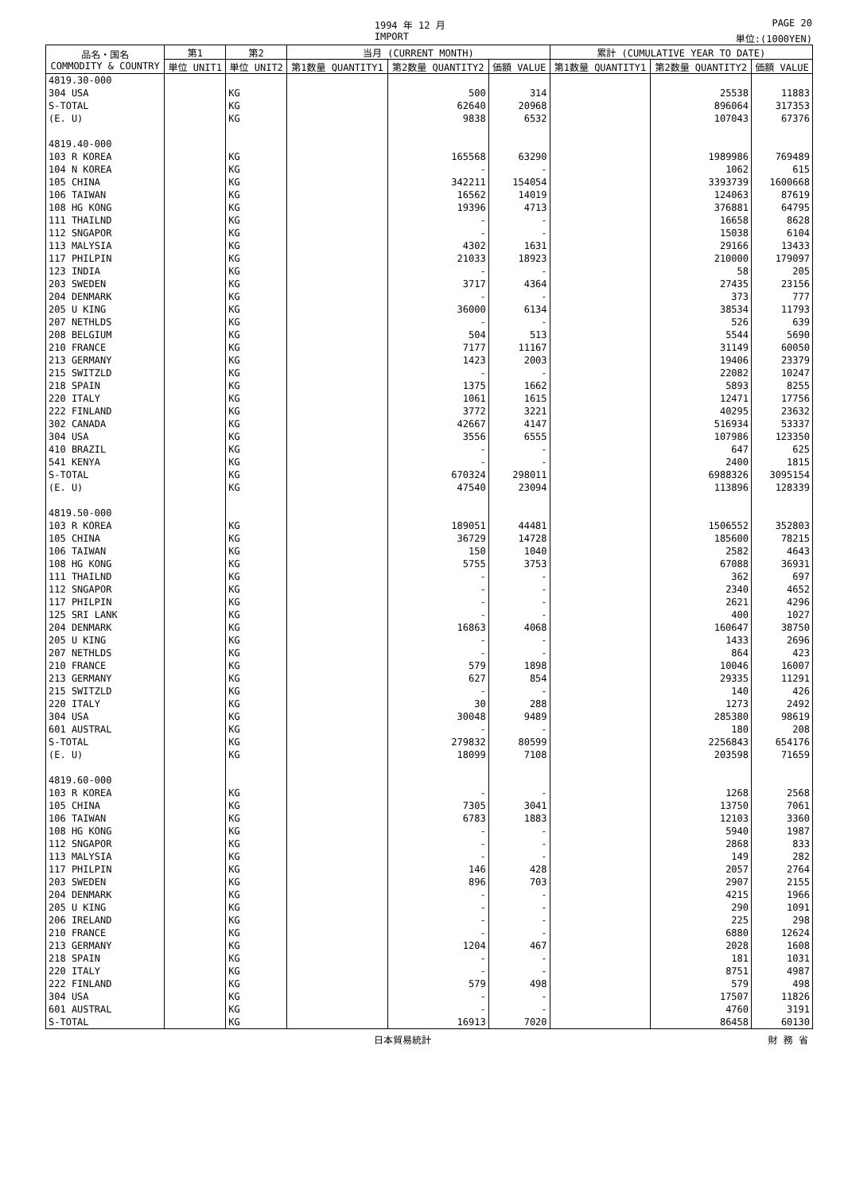1994 年 12 月 PAGE 20
IMPORT 単位:(1000YEN)
| 品名・国名 COMMODITY & COUNTRY | 第1 | 第2 | 当月 (CURRENT MONTH) | | | 累計 (CUMULATIVE YEAR TO DATE) | | |
| --- | --- | --- | --- | --- | --- | --- | --- | --- |
| | 単位 UNIT1 | 単位 UNIT2 | 第1数量 QUANTITY1 | 第2数量 QUANTITY2 | 価額 VALUE | 第1数量 QUANTITY1 | 第2数量 QUANTITY2 | 価額 VALUE |
| 4819.30-000 | | | | | | | | |
| 304 USA | | KG | | 500 | 314 | | 25538 | 11883 |
| S-TOTAL | | KG | | 62640 | 20968 | | 896064 | 317353 |
| (E. U) | | KG | | 9838 | 6532 | | 107043 | 67376 |
| 4819.40-000 | | | | | | | | |
| 103 R KOREA | | KG | | 165568 | 63290 | | 1989986 | 769489 |
| 104 N KOREA | | KG | | - | - | | 1062 | 615 |
| 105 CHINA | | KG | | 342211 | 154054 | | 3393739 | 1600668 |
| 106 TAIWAN | | KG | | 16562 | 14019 | | 124063 | 87619 |
| 108 HG KONG | | KG | | 19396 | 4713 | | 376881 | 64795 |
| 111 THAILND | | KG | | - | - | | 16658 | 8628 |
| 112 SNGAPOR | | KG | | - | - | | 15038 | 6104 |
| 113 MALYSIA | | KG | | 4302 | 1631 | | 29166 | 13433 |
| 117 PHILPIN | | KG | | 21033 | 18923 | | 210000 | 179097 |
| 123 INDIA | | KG | | - | - | | 58 | 205 |
| 203 SWEDEN | | KG | | 3717 | 4364 | | 27435 | 23156 |
| 204 DENMARK | | KG | | - | - | | 373 | 777 |
| 205 U KING | | KG | | 36000 | 6134 | | 38534 | 11793 |
| 207 NETHLDS | | KG | | - | - | | 526 | 639 |
| 208 BELGIUM | | KG | | 504 | 513 | | 5544 | 5690 |
| 210 FRANCE | | KG | | 7177 | 11167 | | 31149 | 60050 |
| 213 GERMANY | | KG | | 1423 | 2003 | | 19406 | 23379 |
| 215 SWITZLD | | KG | | - | - | | 22082 | 10247 |
| 218 SPAIN | | KG | | 1375 | 1662 | | 5893 | 8255 |
| 220 ITALY | | KG | | 1061 | 1615 | | 12471 | 17756 |
| 222 FINLAND | | KG | | 3772 | 3221 | | 40295 | 23632 |
| 302 CANADA | | KG | | 42667 | 4147 | | 516934 | 53337 |
| 304 USA | | KG | | 3556 | 6555 | | 107986 | 123350 |
| 410 BRAZIL | | KG | | - | - | | 647 | 625 |
| 541 KENYA | | KG | | - | - | | 2400 | 1815 |
| S-TOTAL | | KG | | 670324 | 298011 | | 6988326 | 3095154 |
| (E. U) | | KG | | 47540 | 23094 | | 113896 | 128339 |
| 4819.50-000 | | | | | | | | |
| 103 R KOREA | | KG | | 189051 | 44481 | | 1506552 | 352803 |
| 105 CHINA | | KG | | 36729 | 14728 | | 185600 | 78215 |
| 106 TAIWAN | | KG | | 150 | 1040 | | 2582 | 4643 |
| 108 HG KONG | | KG | | 5755 | 3753 | | 67088 | 36931 |
| 111 THAILND | | KG | | - | - | | 362 | 697 |
| 112 SNGAPOR | | KG | | - | - | | 2340 | 4652 |
| 117 PHILPIN | | KG | | - | - | | 2621 | 4296 |
| 125 SRI LANK | | KG | | - | - | | 400 | 1027 |
| 204 DENMARK | | KG | | 16863 | 4068 | | 160647 | 38750 |
| 205 U KING | | KG | | - | - | | 1433 | 2696 |
| 207 NETHLDS | | KG | | - | - | | 864 | 423 |
| 210 FRANCE | | KG | | 579 | 1898 | | 10046 | 16007 |
| 213 GERMANY | | KG | | 627 | 854 | | 29335 | 11291 |
| 215 SWITZLD | | KG | | - | - | | 140 | 426 |
| 220 ITALY | | KG | | 30 | 288 | | 1273 | 2492 |
| 304 USA | | KG | | 30048 | 9489 | | 285380 | 98619 |
| 601 AUSTRAL | | KG | | - | - | | 180 | 208 |
| S-TOTAL | | KG | | 279832 | 80599 | | 2256843 | 654176 |
| (E. U) | | KG | | 18099 | 7108 | | 203598 | 71659 |
| 4819.60-000 | | | | | | | | |
| 103 R KOREA | | KG | | - | - | | 1268 | 2568 |
| 105 CHINA | | KG | | 7305 | 3041 | | 13750 | 7061 |
| 106 TAIWAN | | KG | | 6783 | 1883 | | 12103 | 3360 |
| 108 HG KONG | | KG | | - | - | | 5940 | 1987 |
| 112 SNGAPOR | | KG | | - | - | | 2868 | 833 |
| 113 MALYSIA | | KG | | - | - | | 149 | 282 |
| 117 PHILPIN | | KG | | 146 | 428 | | 2057 | 2764 |
| 203 SWEDEN | | KG | | 896 | 703 | | 2907 | 2155 |
| 204 DENMARK | | KG | | - | - | | 4215 | 1966 |
| 205 U KING | | KG | | - | - | | 290 | 1091 |
| 206 IRELAND | | KG | | - | - | | 225 | 298 |
| 210 FRANCE | | KG | | - | - | | 6880 | 12624 |
| 213 GERMANY | | KG | | 1204 | 467 | | 2028 | 1608 |
| 218 SPAIN | | KG | | - | - | | 181 | 1031 |
| 220 ITALY | | KG | | - | - | | 8751 | 4987 |
| 222 FINLAND | | KG | | 579 | 498 | | 579 | 498 |
| 304 USA | | KG | | - | - | | 17507 | 11826 |
| 601 AUSTRAL | | KG | | - | - | | 4760 | 3191 |
| S-TOTAL | | KG | | 16913 | 7020 | | 86458 | 60130 |
日本貿易統計 財 務 省